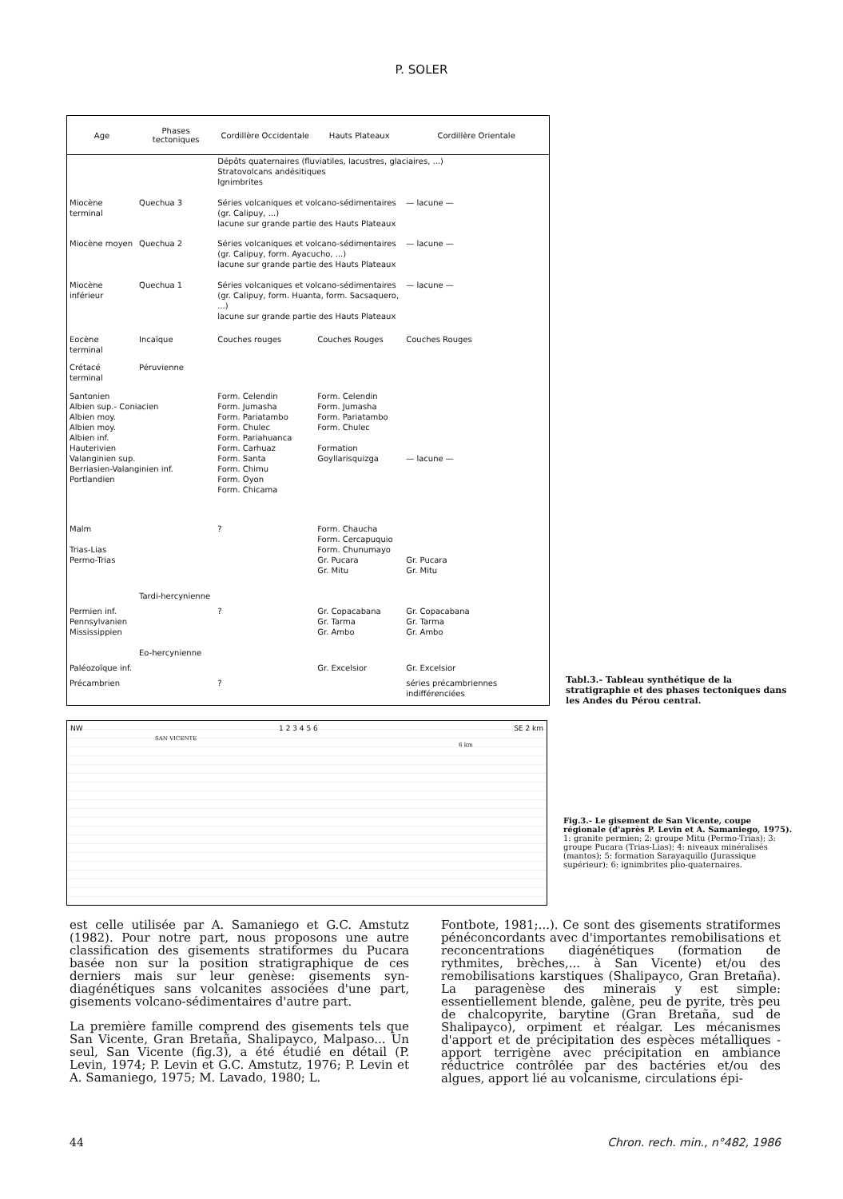P. SOLER
| Age | Phases tectoniques | Cordillère Occidentale | Hauts Plateaux | Cordillère Orientale |
| --- | --- | --- | --- | --- |
| | | Dépôts quaternaires (fluviatiles, lacustres, glaciaires, ...) Stratovolcans andésitiques Ignimbrites | | |
| Miocène terminal | Quechua 3 | Séries volcaniques et volcano-sédimentaires (gr. Calipuy, ...) lacune sur grande partie des Hauts Plateaux | | — lacune — |
| Miocène moyen | Quechua 2 | Séries volcaniques et volcano-sédimentaires (gr. Calipuy, form. Ayacucho, ...) lacune sur grande partie des Hauts Plateaux | | — lacune — |
| Miocène inférieur | Quechua 1 | Séries volcaniques et volcano-sédimentaires (gr. Calipuy, form. Huanta, form. Sacsaquero, ...) lacune sur grande partie des Hauts Plateaux | | — lacune — |
| Eocène terminal | Incaïque | Couches rouges | Couches Rouges | Couches Rouges |
| Crétacé terminal | Péruvienne | | | |
| Santonien Albien sup.- Coniacien Albien moy. Albien moy. Albien inf. Hauterivien Valanginien sup. Berriasien-Valanginien inf. Portlandien | | Form. Celendin Form. Jumasha Form. Pariatambo Form. Chulec Form. Pariahuanca Form. Carhuaz Form. Santa Form. Chimu Form. Oyon Form. Chicama | Form. Celendin Form. Jumasha Form. Pariatambo Form. Chulec Formation Goyllarisquizga | — lacune — |
| Malm Trias-Lias Permo-Trias | | ? | Form. Chaucha Form. Cercapuquio Form. Chunumayo Gr. Pucara Gr. Mitu | Gr. Pucara Gr. Mitu |
| | Tardi-hercynienne | | | |
| Permien inf. Pennsylvanien Mississippien | | ? | Gr. Copacabana Gr. Tarma Gr. Ambo | Gr. Copacabana Gr. Tarma Gr. Ambo |
| | Eo-hercynienne | | | |
| Paléozoïque inf. | | | Gr. Excelsior | Gr. Excelsior |
| Précambrien | | ? | | séries précambriennes indifférenciées |
Tabl.3.- Tableau synthétique de la stratigraphie et des phases tectoniques dans les Andes du Pérou central.
NW 1 2 3 4 5 6 SE 2 km
SAN VICENTE
6 km
Fig.3.- Le gisement de San Vicente, coupe régionale (d'après P. Levin et A. Samaniego, 1975).
1: granite permien; 2: groupe Mitu (Permo-Trias); 3: groupe Pucara (Trias-Lias); 4: niveaux minéralisés (mantos); 5: formation Sarayaquillo (Jurassique supérieur); 6: ignimbrites plio-quaternaires.
est celle utilisée par A. Samaniego et G.C. Amstutz (1982). Pour notre part, nous proposons une autre classification des gisements stratiformes du Pucara basée non sur la position stratigraphique de ces derniers mais sur leur genèse: gisements syn-diagénétiques sans volcanites associées d'une part, gisements volcano-sédimentaires d'autre part.
La première famille comprend des gisements tels que San Vicente, Gran Bretaña, Shalipayco, Malpaso... Un seul, San Vicente (fig.3), a été étudié en détail (P. Levin, 1974; P. Levin et G.C. Amstutz, 1976; P. Levin et A. Samaniego, 1975; M. Lavado, 1980; L.
Fontbote, 1981;...). Ce sont des gisements stratiformes pénéconcordants avec d'importantes remobilisations et reconcentrations diagénétiques (formation de rythmites, brèches,... à San Vicente) et/ou des remobilisations karstiques (Shalipayco, Gran Bretaña). La paragenèse des minerais y est simple: essentiellement blende, galène, peu de pyrite, très peu de chalcopyrite, barytine (Gran Bretaña, sud de Shalipayco), orpiment et réalgar. Les mécanismes d'apport et de précipitation des espèces métalliques - apport terrigène avec précipitation en ambiance réductrice contrôlée par des bactéries et/ou des algues, apport lié au volcanisme, circulations épi-
44 Chron. rech. min., n°482, 1986